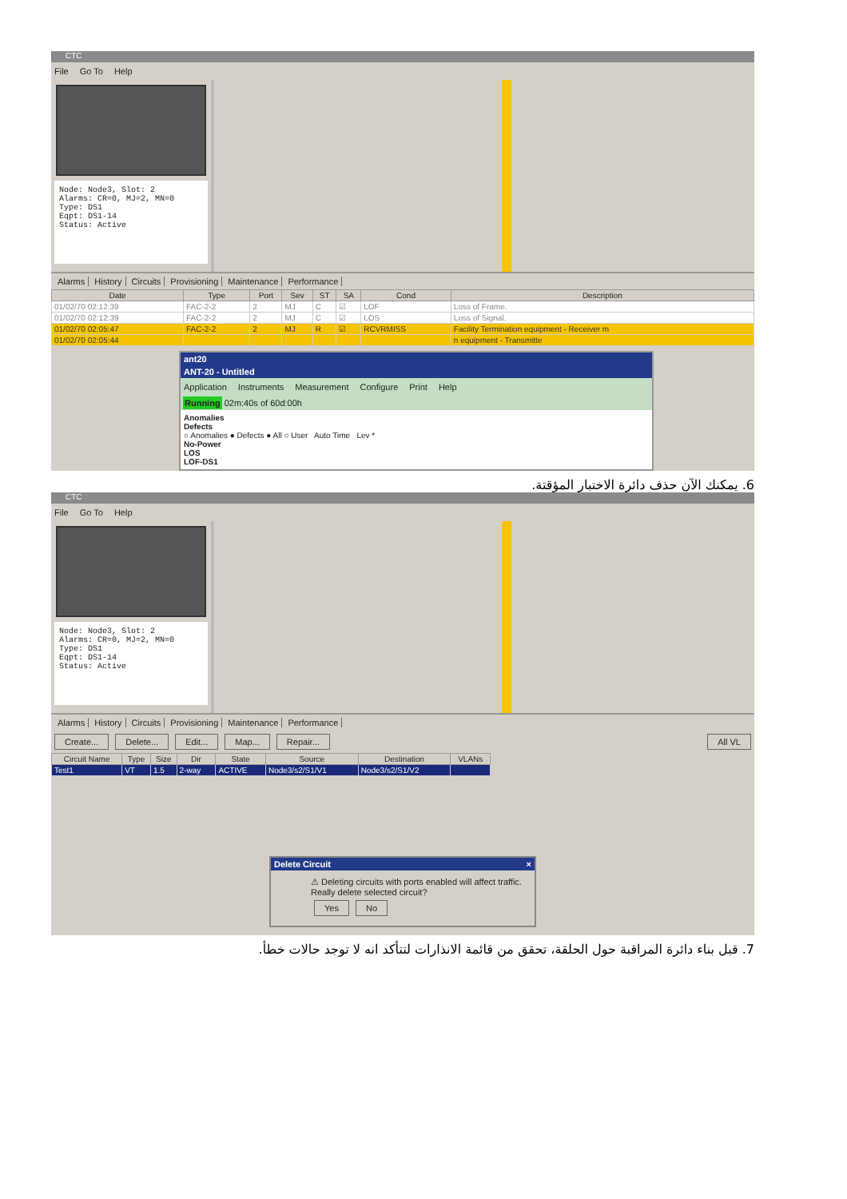CTC
File Go To Help
Node: Node3, Slot: 2
Alarms: CR=0, MJ=2, MN=0
Type: DS1
Eqpt: DS1-14
Status: Active
Alarms History Circuits Provisioning Maintenance Performance
| Date | Type | Port | Sev | ST | SA | Cond | Description |
| --- | --- | --- | --- | --- | --- | --- | --- |
| 01/02/70 02:12:39 | FAC-2-2 | 2 | MJ | C | ☑ | LOF | Loss of Frame. |
| 01/02/70 02:12:39 | FAC-2-2 | 2 | MJ | C | ☑ | LOS | Loss of Signal. |
| 01/02/70 02:05:47 | FAC-2-2 | 2 | MJ | R | ☑ | RCVRMISS | Facility Termination equipment - Receiver m |
| 01/02/70 02:05:44 | | | | | | | n equipment - Transmitte |
ant20
ANT-20 - Untitled
Application Instruments Measurement Configure Print Help
Running 02m:40s of 60d:00h
Anomalies
Defects
○ Anomalies ● Defects ● All ○ User Auto Time Lev *
No-Power
LOS
LOF-DS1
6. يمكنك الآن حذف دائرة الاختبار المؤقتة.
CTC
File Go To Help
Node: Node3, Slot: 2
Alarms: CR=0, MJ=2, MN=0
Type: DS1
Eqpt: DS1-14
Status: Active
Alarms History Circuits Provisioning Maintenance Performance
Create... Delete... Edit... Map... Repair... All VL
| Circuit Name | Type | Size | Dir | State | Source | Destination | VLANs |
| --- | --- | --- | --- | --- | --- | --- | --- |
| Test1 | VT | 1.5 | 2-way | ACTIVE | Node3/s2/S1/V1 | Node3/s2/S1/V2 | |
Delete Circuit ×
⚠ Deleting circuits with ports enabled will affect traffic.
Really delete selected circuit?
Yes No
7. قبل بناء دائرة المراقبة حول الحلقة، تحقق من قائمة الانذارات لتتأكد انه لا توجد حالات خطأ.